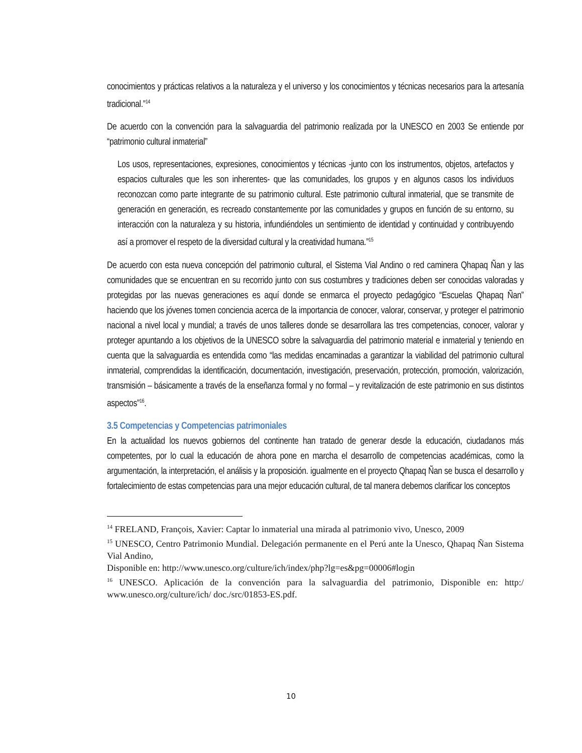conocimientos y prácticas relativos a la naturaleza y el universo y los conocimientos y técnicas necesarios para la artesanía tradicional.”<sup>14</sup>
De acuerdo con la convención para la salvaguardia del patrimonio realizada por la UNESCO en 2003 Se entiende por “patrimonio cultural inmaterial”
Los usos, representaciones, expresiones, conocimientos y técnicas -junto con los instrumentos, objetos, artefactos y espacios culturales que les son inherentes- que las comunidades, los grupos y en algunos casos los individuos reconozcan como parte integrante de su patrimonio cultural. Este patrimonio cultural inmaterial, que se transmite de generación en generación, es recreado constantemente por las comunidades y grupos en función de su entorno, su interacción con la naturaleza y su historia, infundiéndoles un sentimiento de identidad y continuidad y contribuyendo así a promover el respeto de la diversidad cultural y la creatividad humana.”<sup>15</sup>
De acuerdo con esta nueva concepción del patrimonio cultural, el Sistema Vial Andino o red caminera Qhapaq Ñan y las comunidades que se encuentran en su recorrido junto con sus costumbres y tradiciones deben ser conocidas valoradas y protegidas por las nuevas generaciones es aquí donde se enmarca el proyecto pedagógico “Escuelas Qhapaq Ñan” haciendo que los jóvenes tomen conciencia acerca de la importancia de conocer, valorar, conservar, y proteger el patrimonio nacional a nivel local y mundial; a través de unos talleres donde se desarrollara las tres competencias, conocer, valorar y proteger apuntando a los objetivos de la UNESCO sobre la salvaguardia del patrimonio material e inmaterial y teniendo en cuenta que la salvaguardia es entendida como “las medidas encaminadas a garantizar la viabilidad del patrimonio cultural inmaterial, comprendidas la identificación, documentación, investigación, preservación, protección, promoción, valorización, transmisión – básicamente a través de la enseñanza formal y no formal – y revitalización de este patrimonio en sus distintos aspectos”<sup>16</sup>.
3.5 Competencias y Competencias patrimoniales
En la actualidad los nuevos gobiernos del continente han tratado de generar desde la educación, ciudadanos más competentes, por lo cual la educación de ahora pone en marcha el desarrollo de competencias académicas, como la argumentación, la interpretación, el análisis y la proposición. igualmente en el proyecto Qhapaq Ñan se busca el desarrollo y fortalecimiento de estas competencias para una mejor educación cultural, de tal manera debemos clarificar los conceptos
<sup>14</sup> FRELAND, François, Xavier: Captar lo inmaterial una mirada al patrimonio vivo, Unesco, 2009
<sup>15</sup> UNESCO, Centro Patrimonio Mundial. Delegación permanente en el Perú ante la Unesco, Qhapaq Ñan Sistema Vial Andino,
Disponible en: http://www.unesco.org/culture/ich/index/php?lg=es&pg=00006#login
<sup>16</sup> UNESCO. Aplicación de la convención para la salvaguardia del patrimonio, Disponible en: http:/ www.unesco.org/culture/ich/ doc./src/01853-ES.pdf.
10